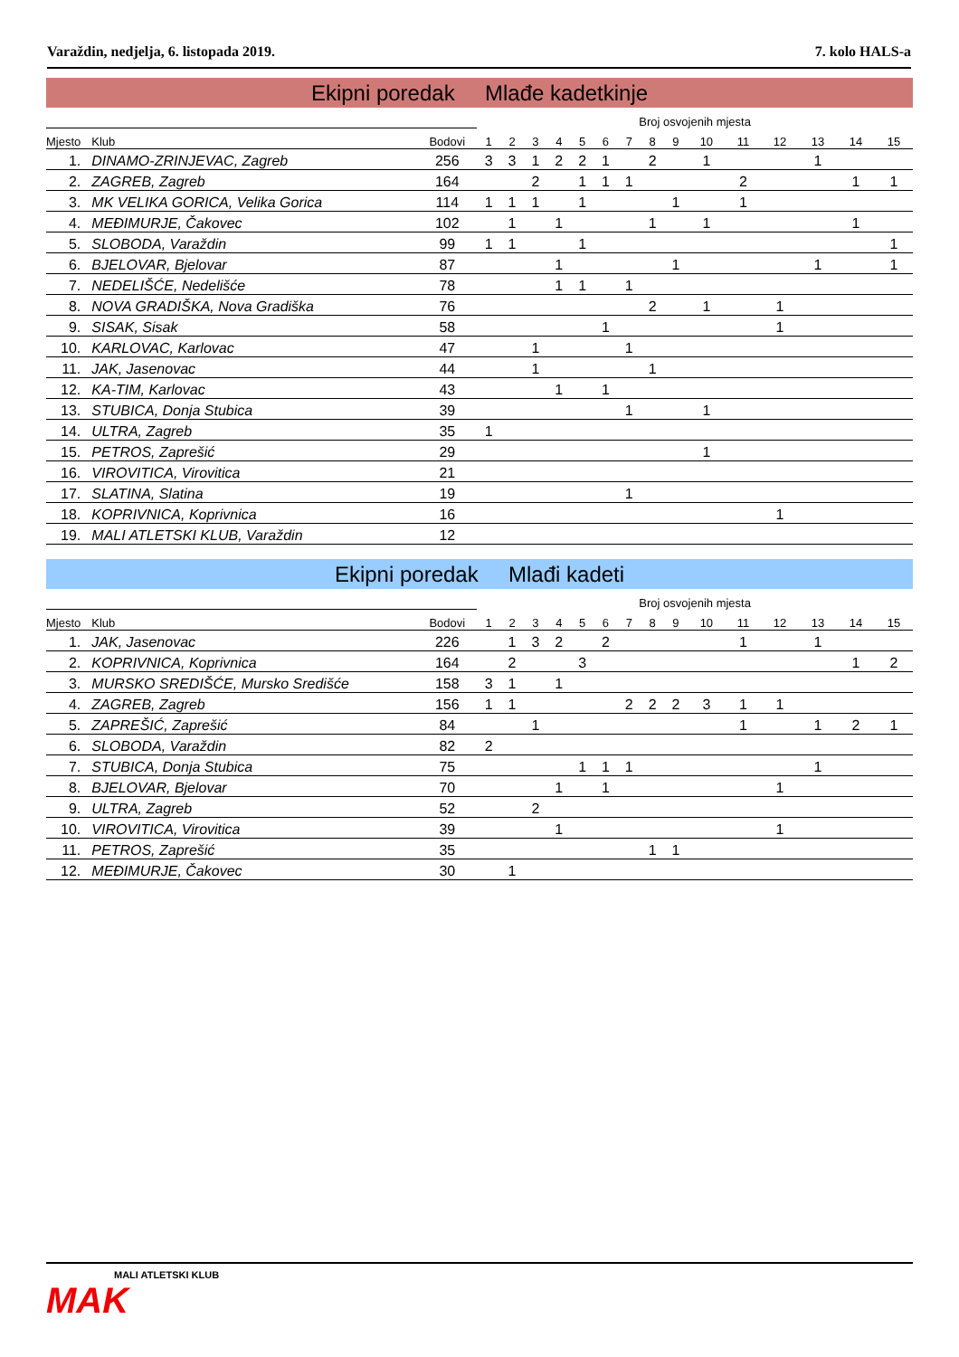Varaždin, nedjelja, 6. listopada 2019. 7. kolo HALS-a
Ekipni poredak Mlađe kadetkinje
| | | | Broj osvojenih mjesta | | | | | | | | | | | | | | |
| --- | --- | --- | --- | --- | --- | --- | --- | --- | --- | --- | --- | --- | --- | --- | --- | --- | --- |
| Mjesto | Klub | Bodovi | 1 | 2 | 3 | 4 | 5 | 6 | 7 | 8 | 9 | 10 | 11 | 12 | 13 | 14 | 15 |
| 1. | DINAMO-ZRINJEVAC, Zagreb | 256 | 3 | 3 | 1 | 2 | 2 | 1 | | 2 | | 1 | | | 1 | | |
| 2. | ZAGREB, Zagreb | 164 | | | 2 | | 1 | 1 | 1 | | | | 2 | | | 1 | 1 |
| 3. | MK VELIKA GORICA, Velika Gorica | 114 | 1 | 1 | 1 | | 1 | | | | 1 | | 1 | | | | |
| 4. | MEĐIMURJE, Čakovec | 102 | | 1 | | 1 | | | | 1 | | 1 | | | | 1 | |
| 5. | SLOBODA, Varaždin | 99 | 1 | 1 | | | 1 | | | | | | | | | | 1 |
| 6. | BJELOVAR, Bjelovar | 87 | | | | 1 | | | | | 1 | | | | 1 | | 1 |
| 7. | NEDELIŠĆE, Nedelišće | 78 | | | | 1 | 1 | | 1 | | | | | | | | |
| 8. | NOVA GRADIŠKA, Nova Gradiška | 76 | | | | | | | | 2 | | 1 | | 1 | | | |
| 9. | SISAK, Sisak | 58 | | | | | | 1 | | | | | | 1 | | | |
| 10. | KARLOVAC, Karlovac | 47 | | | 1 | | | | 1 | | | | | | | | |
| 11. | JAK, Jasenovac | 44 | | | 1 | | | | | 1 | | | | | | | |
| 12. | KA-TIM, Karlovac | 43 | | | | 1 | | 1 | | | | | | | | | |
| 13. | STUBICA, Donja Stubica | 39 | | | | | | | 1 | | | 1 | | | | | |
| 14. | ULTRA, Zagreb | 35 | 1 | | | | | | | | | | | | | | |
| 15. | PETROS, Zaprešić | 29 | | | | | | | | | | 1 | | | | | |
| 16. | VIROVITICA, Virovitica | 21 | | | | | | | | | | | | | | | |
| 17. | SLATINA, Slatina | 19 | | | | | | | 1 | | | | | | | | |
| 18. | KOPRIVNICA, Koprivnica | 16 | | | | | | | | | | | | 1 | | | |
| 19. | MALI ATLETSKI KLUB, Varaždin | 12 | | | | | | | | | | | | | | | |
Ekipni poredak Mlađi kadeti
| | | | Broj osvojenih mjesta | | | | | | | | | | | | | | |
| --- | --- | --- | --- | --- | --- | --- | --- | --- | --- | --- | --- | --- | --- | --- | --- | --- | --- |
| Mjesto | Klub | Bodovi | 1 | 2 | 3 | 4 | 5 | 6 | 7 | 8 | 9 | 10 | 11 | 12 | 13 | 14 | 15 |
| 1. | JAK, Jasenovac | 226 | | 1 | 3 | 2 | | 2 | | | | | 1 | | 1 | | |
| 2. | KOPRIVNICA, Koprivnica | 164 | | 2 | | | 3 | | | | | | | | | 1 | 2 |
| 3. | MURSKO SREDIŠĆE, Mursko Središće | 158 | 3 | 1 | | 1 | | | | | | | | | | | |
| 4. | ZAGREB, Zagreb | 156 | 1 | 1 | | | | | 2 | 2 | 2 | 3 | 1 | 1 | | | |
| 5. | ZAPREŠIĆ, Zaprešić | 84 | | | 1 | | | | | | | | 1 | | 1 | 2 | 1 |
| 6. | SLOBODA, Varaždin | 82 | 2 | | | | | | | | | | | | | | |
| 7. | STUBICA, Donja Stubica | 75 | | | | | 1 | 1 | 1 | | | | | | 1 | | |
| 8. | BJELOVAR, Bjelovar | 70 | | | | 1 | | 1 | | | | | | 1 | | | |
| 9. | ULTRA, Zagreb | 52 | | | 2 | | | | | | | | | | | | |
| 10. | VIROVITICA, Virovitica | 39 | | | | 1 | | | | | | | | 1 | | | |
| 11. | PETROS, Zaprešić | 35 | | | | | | | | 1 | 1 | | | | | | |
| 12. | MEĐIMURJE, Čakovec | 30 | | 1 | | | | | | | | | | | | | |
MALI ATLETSKI KLUB
MAK